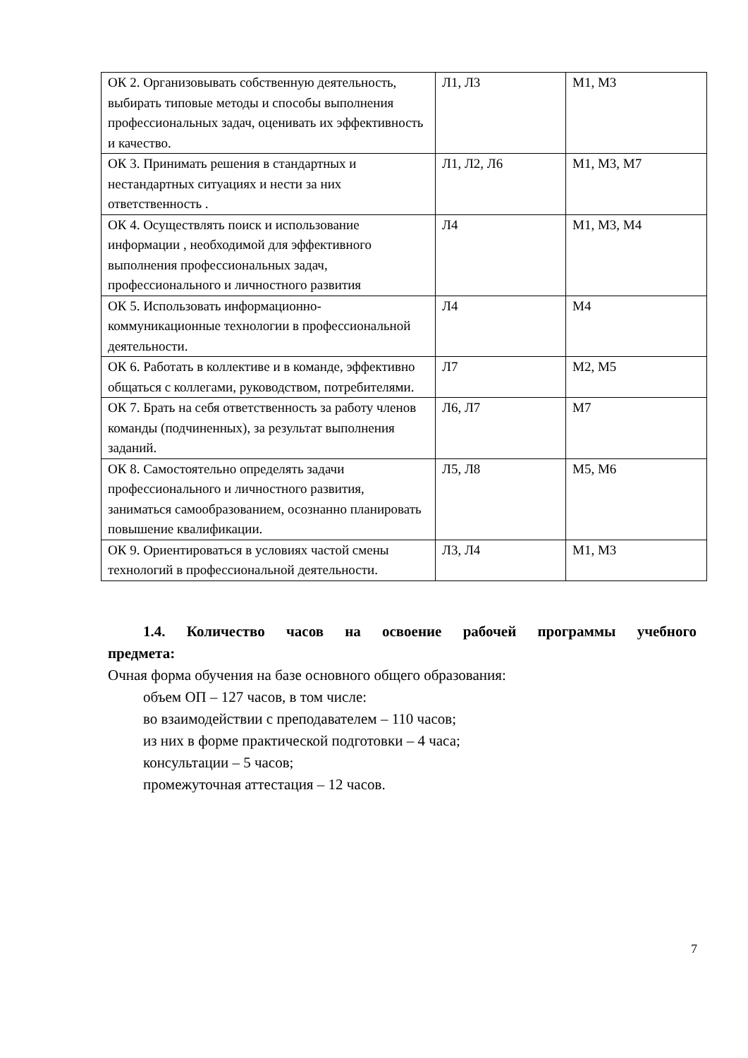| ОК 2. Организовывать собственную деятельность, выбирать типовые методы и способы выполнения профессиональных задач, оценивать их эффективность и качество. | Л1, Л3 | М1, М3 |
| ОК 3. Принимать решения в стандартных и нестандартных ситуациях и нести за них ответственность . | Л1, Л2, Л6 | М1, М3, М7 |
| ОК 4. Осуществлять поиск и использование информации , необходимой для эффективного выполнения профессиональных задач, профессионального и личностного развития | Л4 | М1, М3, М4 |
| ОК 5. Использовать информационно-коммуникационные технологии в профессиональной деятельности. | Л4 | М4 |
| ОК 6. Работать в коллективе и в команде, эффективно общаться с коллегами, руководством, потребителями. | Л7 | М2, М5 |
| ОК 7. Брать на себя ответственность за работу членов команды (подчиненных), за результат выполнения заданий. | Л6, Л7 | М7 |
| ОК 8. Самостоятельно определять задачи профессионального и личностного развития, заниматься самообразованием, осознанно планировать повышение квалификации. | Л5, Л8 | М5, М6 |
| ОК 9. Ориентироваться в условиях частой смены технологий в профессиональной деятельности. | Л3, Л4 | М1, М3 |
1.4. Количество часов на освоение рабочей программы учебного предмета:
Очная форма обучения на базе основного общего образования:
объем ОП – 127 часов, в том числе:
во взаимодействии с преподавателем – 110 часов;
из них в форме практической подготовки – 4 часа;
консультации – 5 часов;
промежуточная аттестация – 12 часов.
7